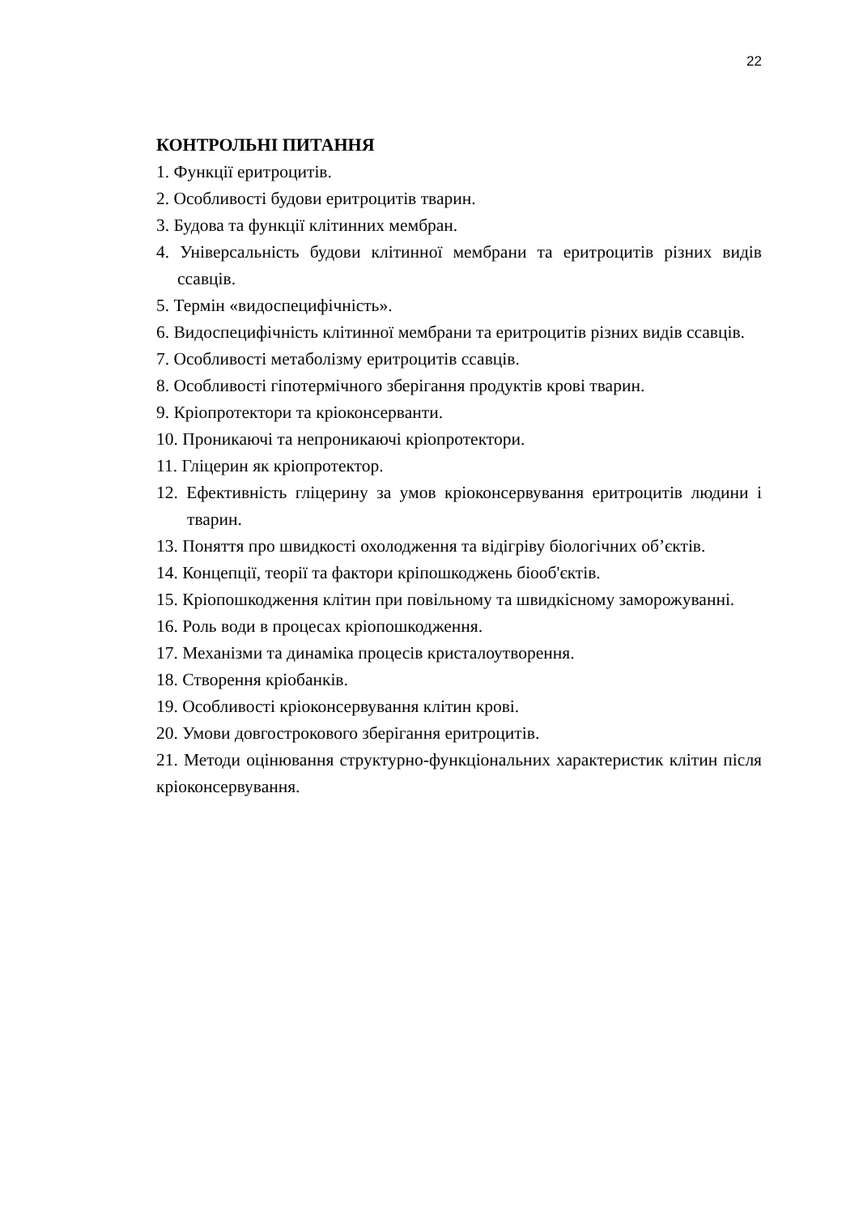22
КОНТРОЛЬНІ ПИТАННЯ
1. Функції еритроцитів.
2. Особливості будови еритроцитів тварин.
3. Будова та функції клітинних мембран.
4. Універсальність будови клітинної мембрани та еритроцитів різних видів ссавців.
5. Термін «видоспецифічність».
6. Видоспецифічність клітинної мембрани та еритроцитів різних видів ссавців.
7. Особливості метаболізму еритроцитів ссавців.
8. Особливості гіпотермічного зберігання продуктів крові тварин.
9. Кріопротектори та кріоконсерванти.
10. Проникаючі та непроникаючі кріопротектори.
11. Гліцерин як кріопротектор.
12. Ефективність гліцерину за умов кріоконсервування еритроцитів людини і тварин.
13. Поняття про швидкості охолодження та відігріву біологічних об’єктів.
14. Концепції, теорії та фактори кріпошкоджень біооб'єктів.
15. Кріопошкодження клітин при повільному та швидкісному заморожуванні.
16. Роль води в процесах кріопошкодження.
17. Механізми та динаміка процесів кристалоутворення.
18. Створення кріобанків.
19. Особливості кріоконсервування клітин крові.
20. Умови довгострокового зберігання еритроцитів.
21. Методи оцінювання структурно-функціональних характеристик клітин після кріоконсервування.